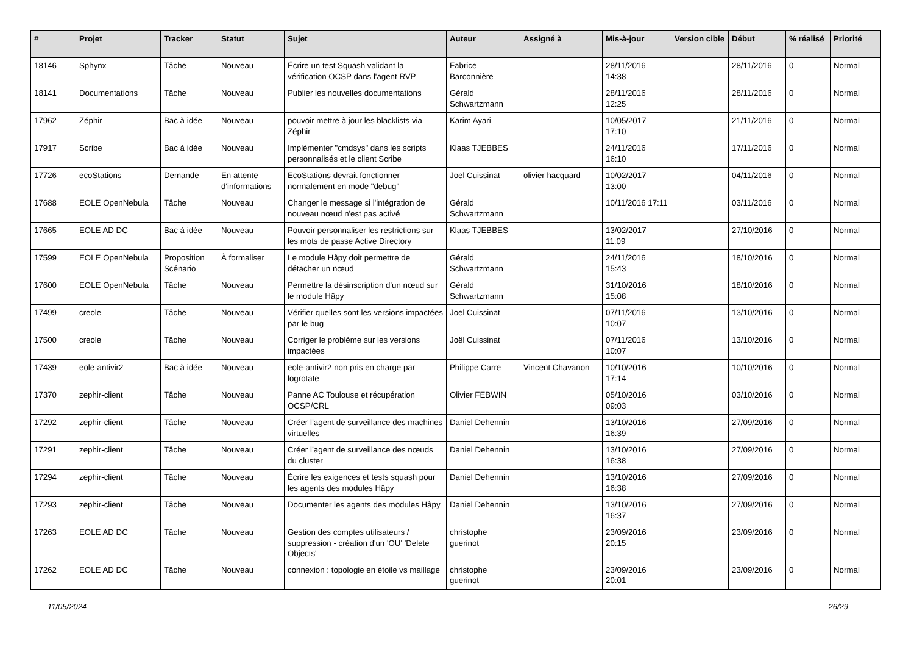| # | Projet | Tracker | Statut | Sujet | Auteur | Assigné à | Mis-à-jour | Version cible | Début | % réalisé | Priorité |
| --- | --- | --- | --- | --- | --- | --- | --- | --- | --- | --- | --- |
| 18146 | Sphynx | Tâche | Nouveau | Écrire un test Squash validant la vérification OCSP dans l'agent RVP | Fabrice Barconnière | | 28/11/2016 14:38 | | 28/11/2016 | 0 | Normal |
| 18141 | Documentations | Tâche | Nouveau | Publier les nouvelles documentations | Gérald Schwartzmann | | 28/11/2016 12:25 | | 28/11/2016 | 0 | Normal |
| 17962 | Zéphir | Bac à idée | Nouveau | pouvoir mettre à jour les blacklists via Zéphir | Karim Ayari | | 10/05/2017 17:10 | | 21/11/2016 | 0 | Normal |
| 17917 | Scribe | Bac à idée | Nouveau | Implémenter "cmdsys" dans les scripts personnalisés et le client Scribe | Klaas TJEBBES | | 24/11/2016 16:10 | | 17/11/2016 | 0 | Normal |
| 17726 | ecoStations | Demande | En attente d'informations | EcoStations devrait fonctionner normalement en mode "debug" | Joël Cuissinat | olivier hacquard | 10/02/2017 13:00 | | 04/11/2016 | 0 | Normal |
| 17688 | EOLE OpenNebula | Tâche | Nouveau | Changer le message si l'intégration de nouveau nœud n'est pas activé | Gérald Schwartzmann | | 10/11/2016 17:11 | | 03/11/2016 | 0 | Normal |
| 17665 | EOLE AD DC | Bac à idée | Nouveau | Pouvoir personnaliser les restrictions sur les mots de passe Active Directory | Klaas TJEBBES | | 13/02/2017 11:09 | | 27/10/2016 | 0 | Normal |
| 17599 | EOLE OpenNebula | Proposition Scénario | À formaliser | Le module Hâpy doit permettre de détacher un nœud | Gérald Schwartzmann | | 24/11/2016 15:43 | | 18/10/2016 | 0 | Normal |
| 17600 | EOLE OpenNebula | Tâche | Nouveau | Permettre la désinscription d'un nœud sur le module Hâpy | Gérald Schwartzmann | | 31/10/2016 15:08 | | 18/10/2016 | 0 | Normal |
| 17499 | creole | Tâche | Nouveau | Vérifier quelles sont les versions impactées par le bug | Joël Cuissinat | | 07/11/2016 10:07 | | 13/10/2016 | 0 | Normal |
| 17500 | creole | Tâche | Nouveau | Corriger le problème sur les versions impactées | Joël Cuissinat | | 07/11/2016 10:07 | | 13/10/2016 | 0 | Normal |
| 17439 | eole-antivir2 | Bac à idée | Nouveau | eole-antivir2 non pris en charge par logrotate | Philippe Carre | Vincent Chavanon | 10/10/2016 17:14 | | 10/10/2016 | 0 | Normal |
| 17370 | zephir-client | Tâche | Nouveau | Panne AC Toulouse et récupération OCSP/CRL | Olivier FEBWIN | | 05/10/2016 09:03 | | 03/10/2016 | 0 | Normal |
| 17292 | zephir-client | Tâche | Nouveau | Créer l’agent de surveillance des machines virtuelles | Daniel Dehennin | | 13/10/2016 16:39 | | 27/09/2016 | 0 | Normal |
| 17291 | zephir-client | Tâche | Nouveau | Créer l’agent de surveillance des nœuds du cluster | Daniel Dehennin | | 13/10/2016 16:38 | | 27/09/2016 | 0 | Normal |
| 17294 | zephir-client | Tâche | Nouveau | Écrire les exigences et tests squash pour les agents des modules Hâpy | Daniel Dehennin | | 13/10/2016 16:38 | | 27/09/2016 | 0 | Normal |
| 17293 | zephir-client | Tâche | Nouveau | Documenter les agents des modules Hâpy | Daniel Dehennin | | 13/10/2016 16:37 | | 27/09/2016 | 0 | Normal |
| 17263 | EOLE AD DC | Tâche | Nouveau | Gestion des comptes utilisateurs / suppression - création d'un 'OU' 'Delete Objects' | christophe guerinot | | 23/09/2016 20:15 | | 23/09/2016 | 0 | Normal |
| 17262 | EOLE AD DC | Tâche | Nouveau | connexion : topologie en étoile vs maillage | christophe guerinot | | 23/09/2016 20:01 | | 23/09/2016 | 0 | Normal |
11/05/2024 26/29